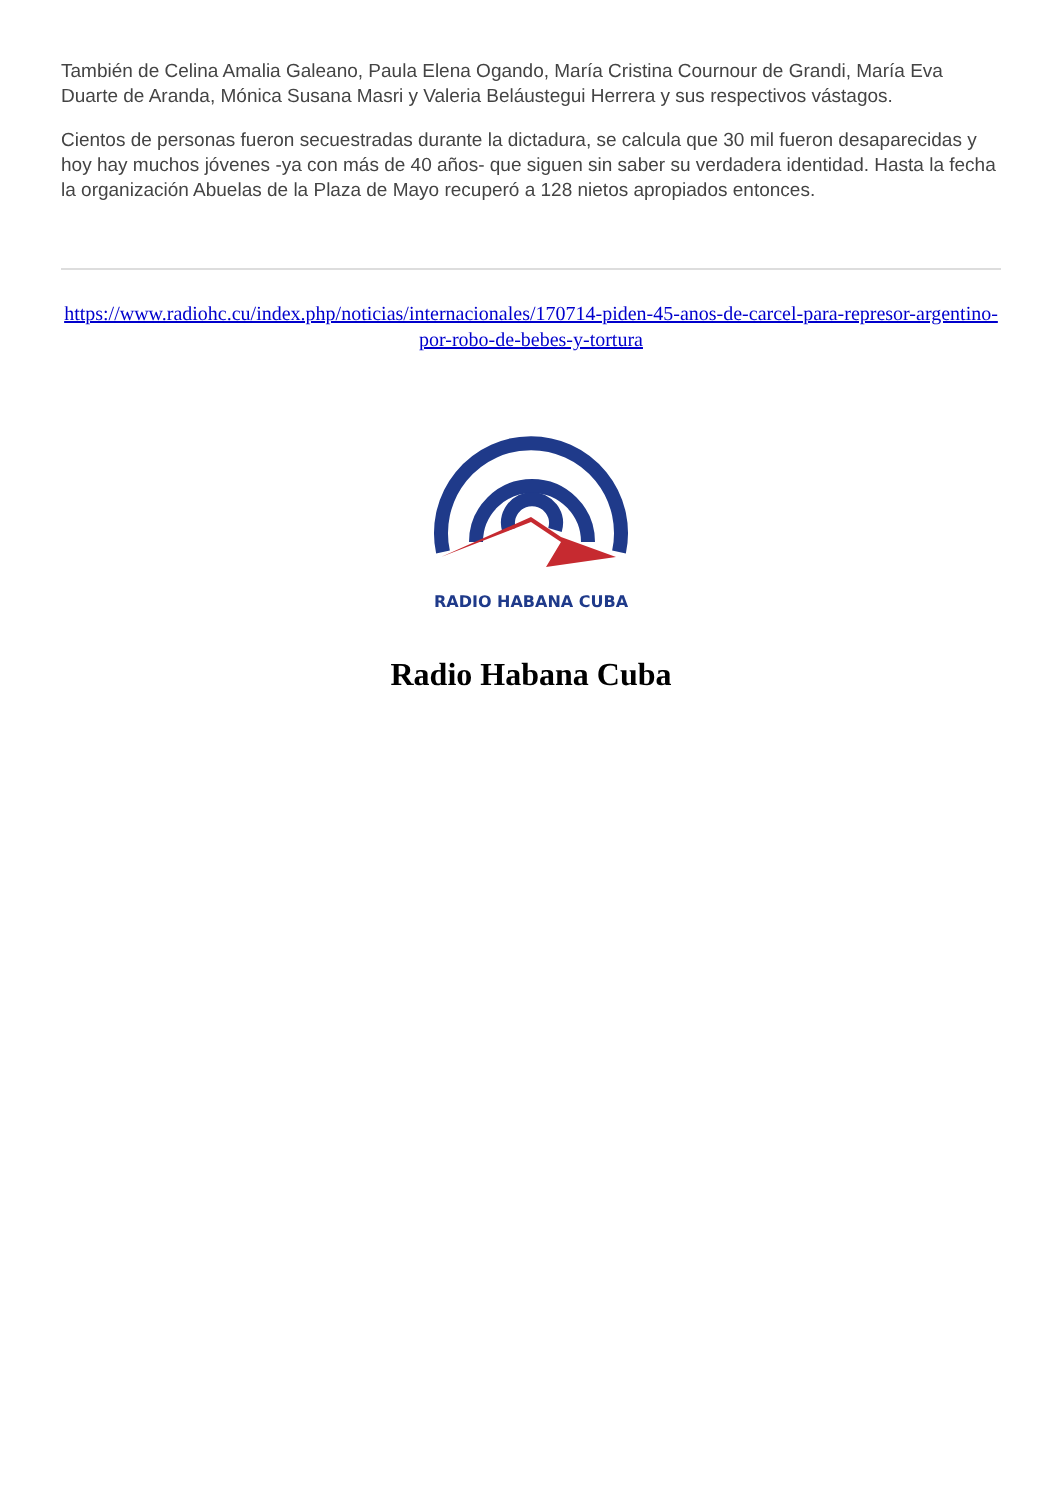También de Celina Amalia Galeano, Paula Elena Ogando, María Cristina Cournour de Grandi, María Eva Duarte de Aranda, Mónica Susana Masri y Valeria Beláustegui Herrera y sus respectivos vástagos.
Cientos de personas fueron secuestradas durante la dictadura, se calcula que 30 mil fueron desaparecidas y hoy hay muchos jóvenes -ya con más de 40 años- que siguen sin saber su verdadera identidad. Hasta la fecha la organización Abuelas de la Plaza de Mayo recuperó a 128 nietos apropiados entonces.
https://www.radiohc.cu/index.php/noticias/internacionales/170714-piden-45-anos-de-carcel-para-represor-argentino-por-robo-de-bebes-y-tortura
RADIO HABANA CUBA
Radio Habana Cuba